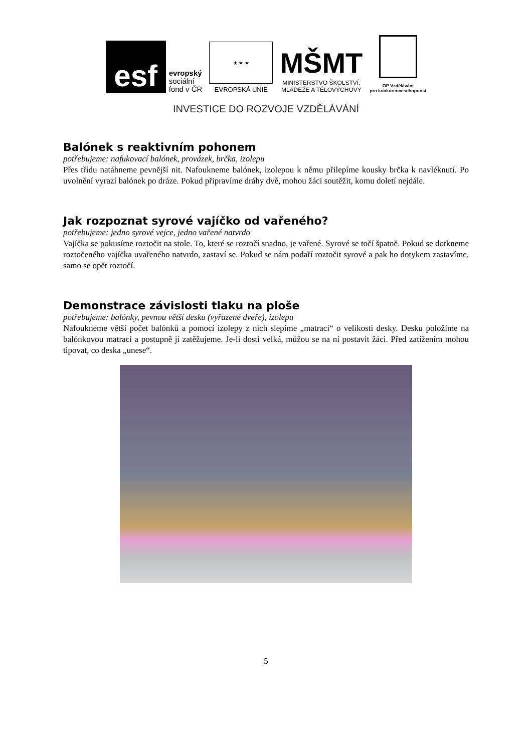esf
evropský
sociální
fond v ČR
★ ★ ★
EVROPSKÁ UNIE
MŠMT
MINISTERSTVO ŠKOLSTVÍ,
MLÁDEŽE A TĚLOVÝCHOVY
OP Vzdělávání
pro konkurenceschopnost
INVESTICE DO ROZVOJE VZDĚLÁVÁNÍ
Balónek s reaktivním pohonem
potřebujeme: nafukovací balónek, provázek, brčka, izolepu
Přes třídu natáhneme pevnější nit. Nafoukneme balónek, izolepou k němu přilepíme kousky brčka k navléknutí. Po uvolnění vyrazí balónek po dráze. Pokud připravíme dráhy dvě, mohou žáci soutěžit, komu doletí nejdále.
Jak rozpoznat syrové vajíčko od vařeného?
potřebujeme: jedno syrové vejce, jedno vařené natvrdo
Vajíčka se pokusíme roztočit na stole. To, které se roztočí snadno, je vařené. Syrové se točí špatně. Pokud se dotkneme roztočeného vajíčka uvařeného natvrdo, zastaví se. Pokud se nám podaří roztočit syrové a pak ho dotykem zastavíme, samo se opět roztočí.
Demonstrace závislosti tlaku na ploše
potřebujeme: balónky, pevnou větší desku (vyřazené dveře), izolepu
Nafoukneme větší počet balónků a pomocí izolepy z nich slepíme „matraci“ o velikosti desky. Desku položíme na balónkovou matraci a postupně ji zatěžujeme. Je-li dosti velká, můžou se na ní postavit žáci. Před zatížením mohou tipovat, co deska „unese“.
5